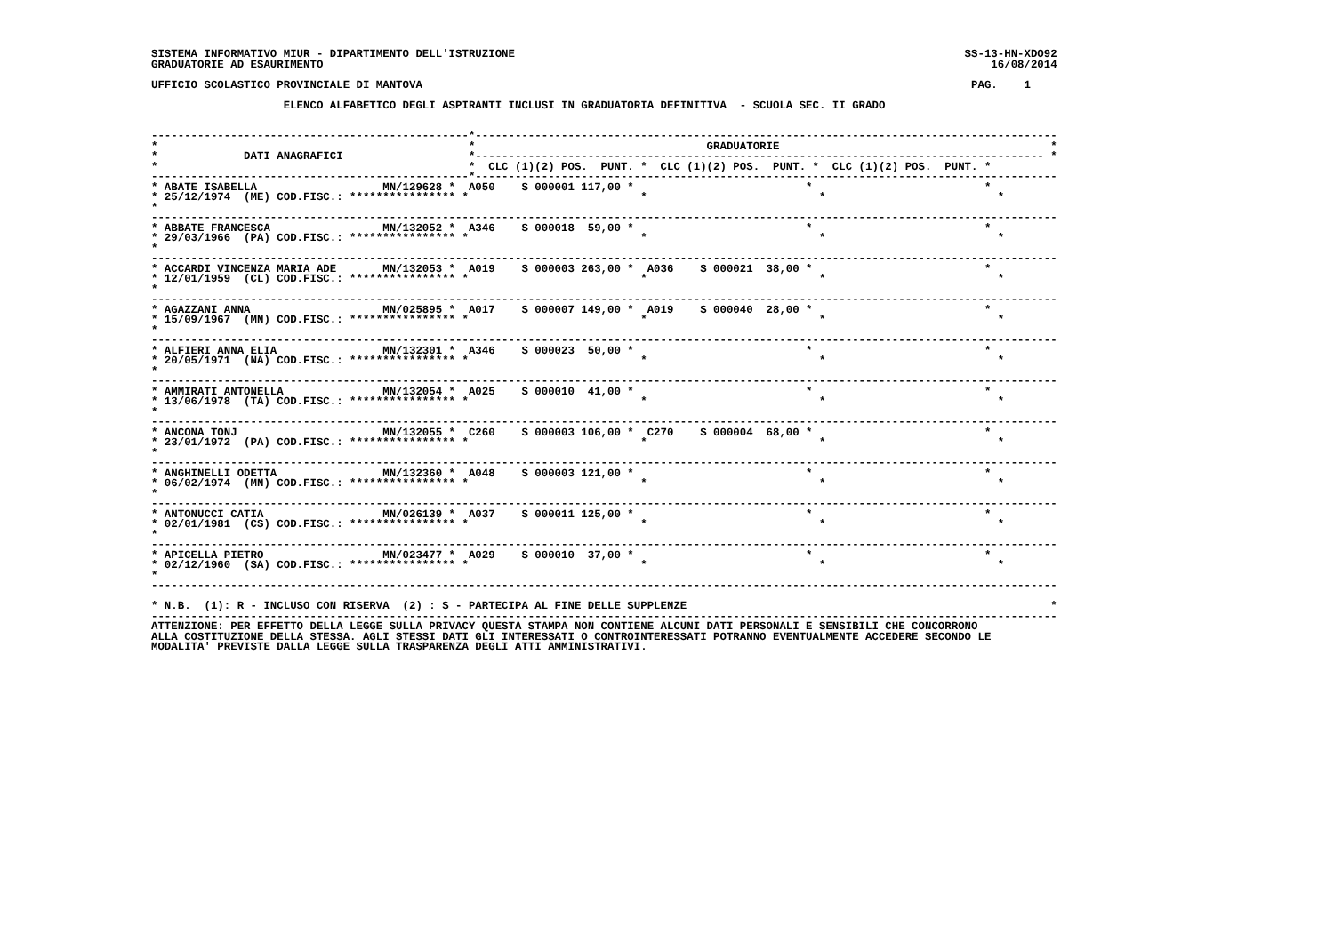SISTEMA INFORMATIVO MIUR - DIPARTIMENTO DELL'ISTRUZIONE                                                                    SS-13-HN-XDO92
GRADUATORIE AD ESAURIMENTO                                                                                                     16/08/2014

UFFICIO SCOLASTICO PROVINCIALE DI MANTOVA                                                                                   PAG.    1

                    ELENCO ALFABETICO DEGLI ASPIRANTI INCLUSI IN GRADUATORIA DEFINITIVA  - SCUOLA SEC. II GRADO


------------------------------------------------*----------------------------------------------------------------------------------------
*                                               *                                   GRADUATORIE                                         *
*             DATI ANAGRAFICI                   *-------------------------------------------------------------------------------------- *
*                                               *  CLC (1)(2) POS.  PUNT. *  CLC (1)(2) POS.  PUNT. *  CLC (1)(2) POS.  PUNT. *
------------------------------------------------*----------------------------------------------------------------------------------------
* ABATE ISABELLA                   MN/129628 *  A050    S 000001 117,00 *                          *                          *
* 25/12/1974  (ME) COD.FISC.: **************** *                          *                          *                          *
*
-----------------------------------------------------------------------------------------------------------------------------------------
* ABBATE FRANCESCA                 MN/132052 *  A346    S 000018  59,00 *                          *                          *
* 29/03/1966  (PA) COD.FISC.: **************** *                          *                          *                          *
*
-----------------------------------------------------------------------------------------------------------------------------------------
* ACCARDI VINCENZA MARIA ADE       MN/132053 *  A019    S 000003 263,00 *  A036    S 000021  38,00 *                          *
* 12/01/1959  (CL) COD.FISC.: **************** *                          *                          *                          *
*
-----------------------------------------------------------------------------------------------------------------------------------------
* AGAZZANI ANNA                    MN/025895 *  A017    S 000007 149,00 *  A019    S 000040  28,00 *                          *
* 15/09/1967  (MN) COD.FISC.: **************** *                          *                          *                          *
*
-----------------------------------------------------------------------------------------------------------------------------------------
* ALFIERI ANNA ELIA                MN/132301 *  A346    S 000023  50,00 *                          *                          *
* 20/05/1971  (NA) COD.FISC.: **************** *                          *                          *                          *
*
-----------------------------------------------------------------------------------------------------------------------------------------
* AMMIRATI ANTONELLA               MN/132054 *  A025    S 000010  41,00 *                          *                          *
* 13/06/1978  (TA) COD.FISC.: **************** *                          *                          *                          *
*
-----------------------------------------------------------------------------------------------------------------------------------------
* ANCONA TONJ                      MN/132055 *  C260    S 000003 106,00 *  C270    S 000004  68,00 *                          *
* 23/01/1972  (PA) COD.FISC.: **************** *                          *                          *                          *
*
-----------------------------------------------------------------------------------------------------------------------------------------
* ANGHINELLI ODETTA                MN/132360 *  A048    S 000003 121,00 *                          *                          *
* 06/02/1974  (MN) COD.FISC.: **************** *                          *                          *                          *
*
-----------------------------------------------------------------------------------------------------------------------------------------
* ANTONUCCI CATIA                  MN/026139 *  A037    S 000011 125,00 *                          *                          *
* 02/01/1981  (CS) COD.FISC.: **************** *                          *                          *                          *
*
-----------------------------------------------------------------------------------------------------------------------------------------
* APICELLA PIETRO                  MN/023477 *  A029    S 000010  37,00 *                          *                          *
* 02/12/1960  (SA) COD.FISC.: **************** *                          *                          *                          *
*
-----------------------------------------------------------------------------------------------------------------------------------------

* N.B.  (1): R - INCLUSO CON RISERVA  (2) : S - PARTECIPA AL FINE DELLE SUPPLENZE                                                       *
-----------------------------------------------------------------------------------------------------------------------------------------
ATTENZIONE: PER EFFETTO DELLA LEGGE SULLA PRIVACY QUESTA STAMPA NON CONTIENE ALCUNI DATI PERSONALI E SENSIBILI CHE CONCORRONO
ALLA COSTITUZIONE DELLA STESSA. AGLI STESSI DATI GLI INTERESSATI O CONTROINTERESSATI POTRANNO EVENTUALMENTE ACCEDERE SECONDO LE
MODALITA' PREVISTE DALLA LEGGE SULLA TRASPARENZA DEGLI ATTI AMMINISTRATIVI.